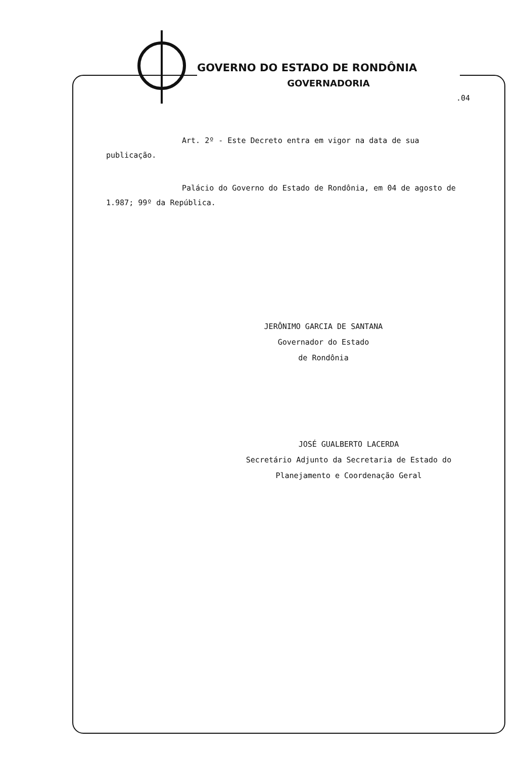GOVERNO DO ESTADO DE RONDÔNIA
GOVERNADORIA
.04
Art. 2º - Este Decreto entra em vigor na data de sua publicação.
Palácio do Governo do Estado de Rondônia, em 04 de agosto de 1.987; 99º da República.
JERÔNIMO GARCIA DE SANTANA
Governador do Estado
de Rondônia
JOSÉ GUALBERTO LACERDA
Secretário Adjunto da Secretaria de Estado do
Planejamento e Coordenação Geral